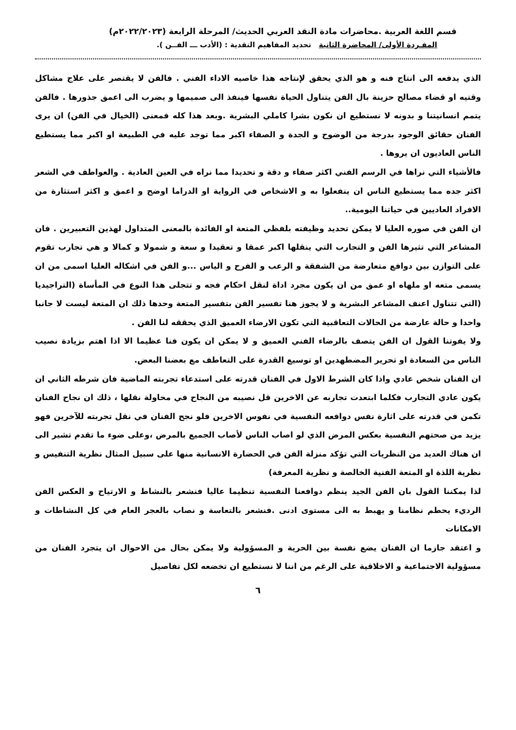قسم اللغة العربية .محاضرات مادة النقد العربي الحديث/ المرحلة الرابعة (٢٠٢٢/٢٠٢٣م)
المفـردة الأولى/ المحاضرة الثانية تحديد المفاهيم النقدية : (الأدب ـــ الفــن ).
الذي يدفعه الى انتاج فنه و هو الذي يحقق لإنتاجه هذا خاصيه الاداء الفني . فالفن لا يقتصر على علاج مشاكل وقتيه او قضاء مصالح حزينة بال الفن يتناول الحياة نفسها فينفذ الى صميمها و يضرب الى اعمق جذورها . فالفن يتمم انسانيتنا و بدونه لا نستطيع ان نكون بشرا كاملي البشرية .وبعد هذا كله فمعنى (الخيال في الفن) ان يرى الفنان حقائق الوجود بدرجة من الوضوح و الجدة و الصفاء اكبر مما توجد عليه في الطبيعة او اكبر مما يستطيع الناس العاديون ان يروها .
فالأشياء التي نراها في الرسم الفني اكثر صفاء و دقة و تحديدا مما نراه في العين العادية . والعواطف في الشعر اكثر جده مما يستطيع الناس ان ينفعلوا به و الاشخاص في الرواية او الدراما اوضح و اعمق و اكثر استثارة من الافراد العاديين في حياتنا اليومية..
ان الفن في صوره العليا لا يمكن تحديد وظيفته بلفظي المتعة او الفائدة بالمعنى المتداول لهذين التعبيرين . فان المشاعر التي تثيرها الفن و التجارب التي ينقلها اكبر عمقا و تعقيدا و سعة و شمولا و كمالا و هي تجارب تقوم على التوازن بين دوافع متعارضة من الشفقة و الرعب و الفرح و الياس ...و الفن في اشكاله العليا اسمى من ان يسمى متعه او ملهاه او عمق من ان يكون مجرد اداة لنقل احكام فجه و تتجلى هذا النوع في المأساة (التراجيديا (التي تتناول اعنف المشاعر البشرية و لا يجوز هنا تفسير الفن بتفسير المتعة وحدها ذلك ان المتعة ليست لا جانبا واحدا و حالة عارضة من الحالات التعاقبية التي تكون الارضاء العميق الذي يحققه لنا الفن .
ولا يفوتنا القول ان الفن يتصف بالرضاء الفني العميق و لا يمكن ان يكون فنا عظيما الا اذا اهتم بزيادة نصيب الناس من السعادة او تحرير المضطهدين او توسيع القدرة على التعاطف مع بعضنا البعض.
ان الفنان شخص عادي واذا كان الشرط الاول في الفنان قدرته على استدعاء تجربته الماضية فان شرطه الثاني ان يكون عادي التجارب فكلما ابتعدت تجاربه عن الاخرين قل نصيبه من النجاح في محاولة نقلها ، ذلك ان نجاح الفنان تكمن في قدرته على اثارة نفس دوافعه النفسية في نفوس الاخرين فلو نجح الفنان في نقل تجربته للآخرين فهو يزيد من صحتهم النفسية بعكس المرض الذي لو اصاب الناس لأصاب الجميع بالمرض ،وعلى ضوء ما تقدم تشير الى ان هناك العديد من النظريات التي تؤكد منزلة الفن في الحضارة الانسانية منها على سبيل المثال نظرية التنفيس و نظرية اللذة او المتعة الفنية الخالصة و نظرية المعرفة)
لذا يمكننا القول بان الفن الجيد ينظم دوافعنا النفسية تنظيما عاليا فنشعر بالنشاط و الارتياح و العكس الفن الرديء يحطم نظامنا و يهبط به الى مستوى ادنى .فنشعر بالتعاسة و نصاب بالعجر العام في كل النشاطات و الامكانات
و اعتقد جازما ان الفنان يضع نفسة بين الحرية و المسؤولية ولا يمكن بحال من الاحوال ان يتجرد الفنان من مسؤولية الاجتماعية و الاخلاقية على الرغم من اننا لا نستطيع ان تخضعه لكل تفاصيل
٦